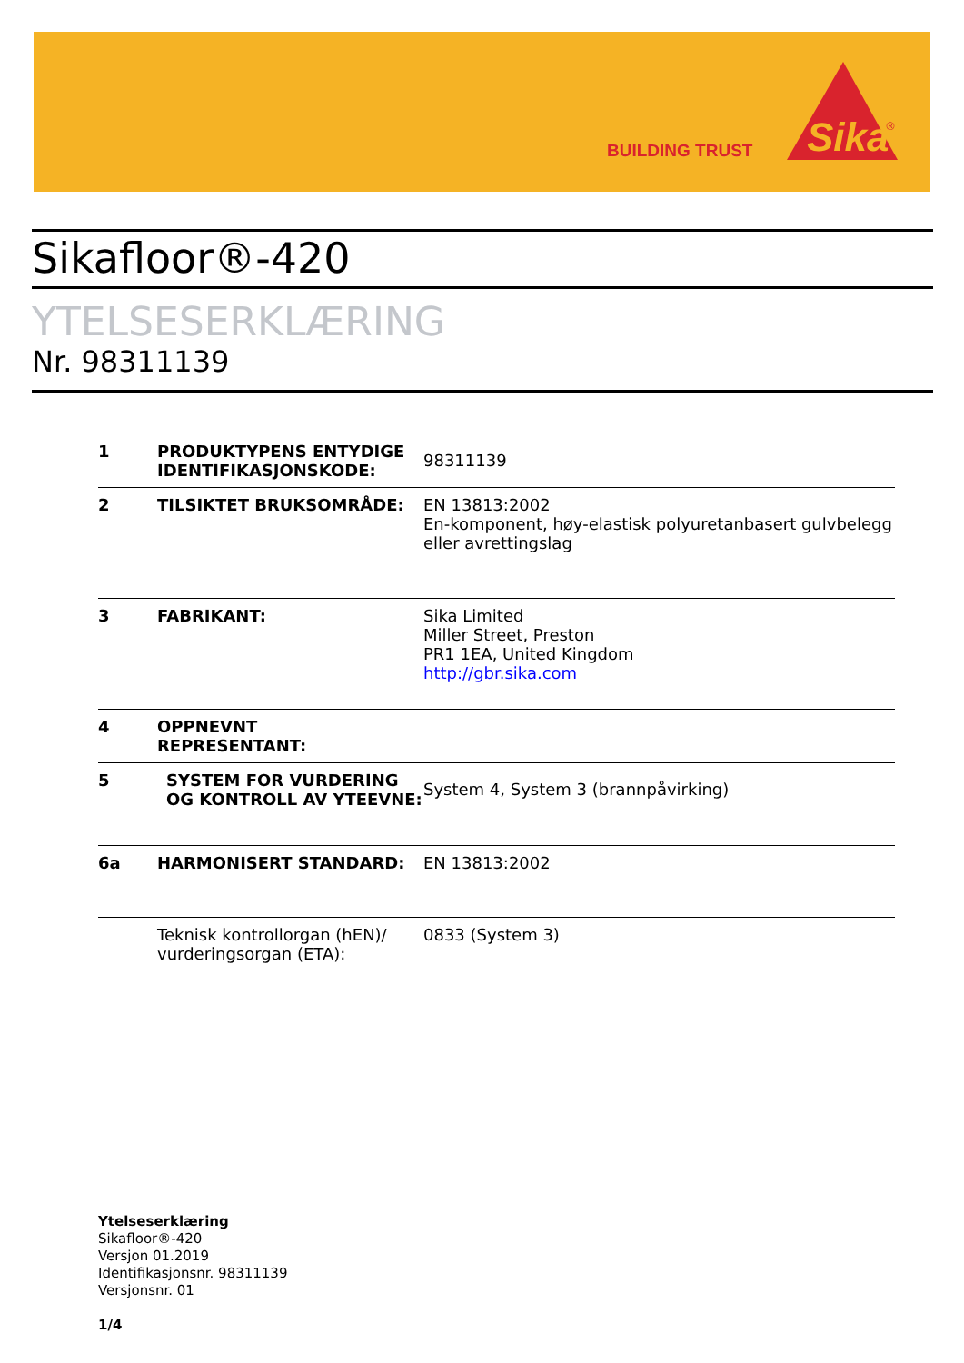BUILDING TRUST
Sika
®
Sikafloor®-420
YTELSESERKLÆRING
Nr. 98311139
| 1 | PRODUKTYPENS ENTYDIGE IDENTIFIKASJONSKODE: | 98311139 |
| 2 | TILSIKTET BRUKSOMRÅDE: | EN 13813:2002 En-komponent, høy-elastisk polyuretanbasert gulvbelegg eller avrettingslag |
| 3 | FABRIKANT: | Sika Limited Miller Street, Preston PR1 1EA, United Kingdom http://gbr.sika.com |
| 4 | OPPNEVNT REPRESENTANT: | |
| 5 | SYSTEM FOR VURDERING OG KONTROLL AV YTEEVNE: | System 4, System 3 (brannpåvirking) |
| 6a | HARMONISERT STANDARD: | EN 13813:2002 |
| | Teknisk kontrollorgan (hEN)/ vurderingsorgan (ETA): | 0833 (System 3) |
Ytelseserklæring
Sikafloor®-420
Versjon 01.2019
Identifikasjonsnr. 98311139
Versjonsnr. 01
1/4